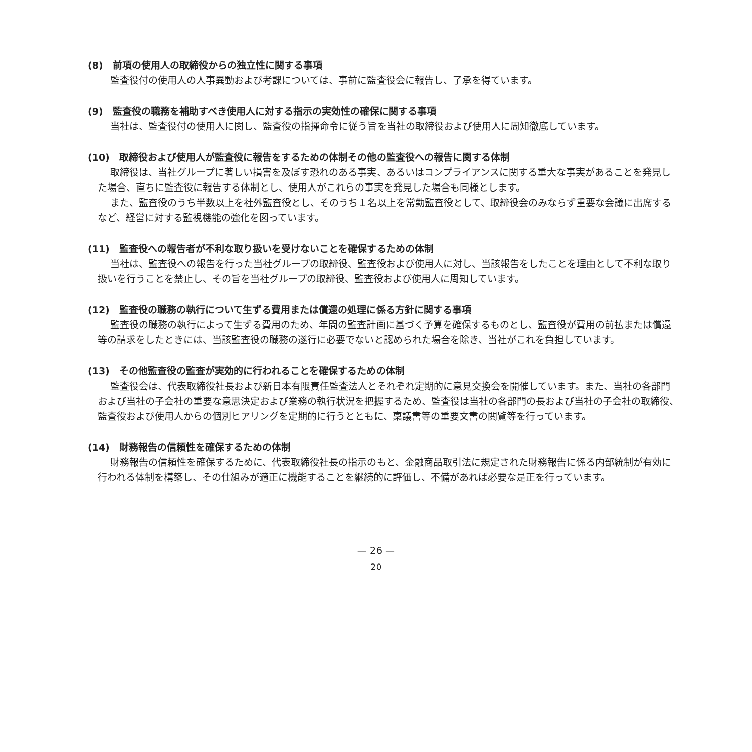(8)　前項の使用人の取締役からの独立性に関する事項
監査役付の使用人の人事異動および考課については、事前に監査役会に報告し、了承を得ています。
(9)　監査役の職務を補助すべき使用人に対する指示の実効性の確保に関する事項
当社は、監査役付の使用人に関し、監査役の指揮命令に従う旨を当社の取締役および使用人に周知徹底しています。
(10)　取締役および使用人が監査役に報告をするための体制その他の監査役への報告に関する体制
取締役は、当社グループに著しい損害を及ぼす恐れのある事実、あるいはコンプライアンスに関する重大な事実があることを発見した場合、直ちに監査役に報告する体制とし、使用人がこれらの事実を発見した場合も同様とします。
また、監査役のうち半数以上を社外監査役とし、そのうち１名以上を常勤監査役として、取締役会のみならず重要な会議に出席するなど、経営に対する監視機能の強化を図っています。
(11)　監査役への報告者が不利な取り扱いを受けないことを確保するための体制
当社は、監査役への報告を行った当社グループの取締役、監査役および使用人に対し、当該報告をしたことを理由として不利な取り扱いを行うことを禁止し、その旨を当社グループの取締役、監査役および使用人に周知しています。
(12)　監査役の職務の執行について生ずる費用または償還の処理に係る方針に関する事項
監査役の職務の執行によって生ずる費用のため、年間の監査計画に基づく予算を確保するものとし、監査役が費用の前払または償還等の請求をしたときには、当該監査役の職務の遂行に必要でないと認められた場合を除き、当社がこれを負担しています。
(13)　その他監査役の監査が実効的に行われることを確保するための体制
監査役会は、代表取締役社長および新日本有限責任監査法人とそれぞれ定期的に意見交換会を開催しています。また、当社の各部門および当社の子会社の重要な意思決定および業務の執行状況を把握するため、監査役は当社の各部門の長および当社の子会社の取締役、監査役および使用人からの個別ヒアリングを定期的に行うとともに、稟議書等の重要文書の閲覧等を行っています。
(14)　財務報告の信頼性を確保するための体制
財務報告の信頼性を確保するために、代表取締役社長の指示のもと、金融商品取引法に規定された財務報告に係る内部統制が有効に行われる体制を構築し、その仕組みが適正に機能することを継続的に評価し、不備があれば必要な是正を行っています。
— 26 —
20